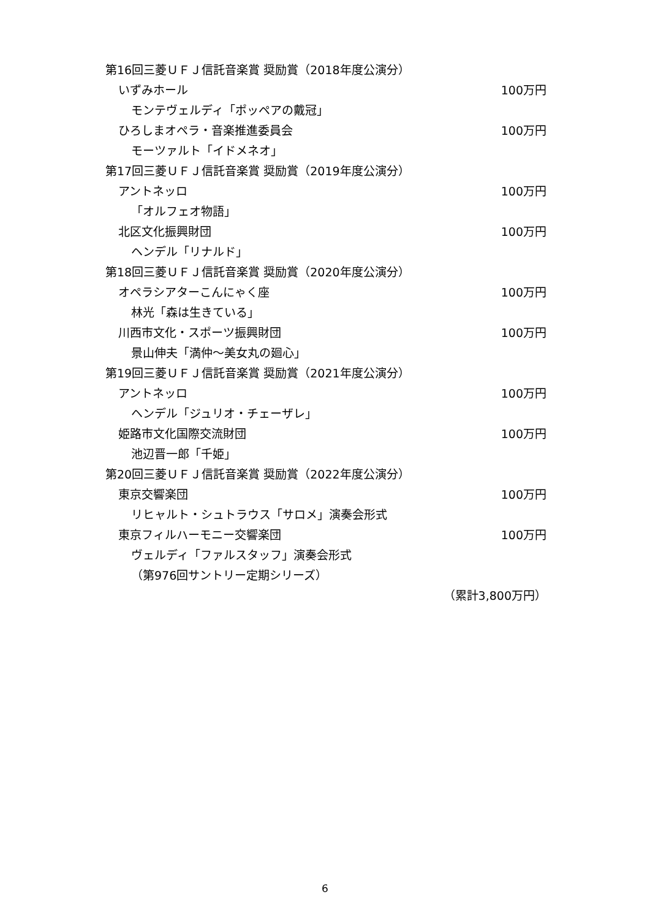第16回三菱ＵＦＪ信託音楽賞 奨励賞（2018年度公演分）
いずみホール 100万円
モンテヴェルディ「ポッペアの戴冠」
ひろしまオペラ・音楽推進委員会 100万円
モーツァルト「イドメネオ」
第17回三菱ＵＦＪ信託音楽賞 奨励賞（2019年度公演分）
アントネッロ 100万円
「オルフェオ物語」
北区文化振興財団 100万円
ヘンデル「リナルド」
第18回三菱ＵＦＪ信託音楽賞 奨励賞（2020年度公演分）
オペラシアターこんにゃく座 100万円
林光「森は生きている」
川西市文化・スポーツ振興財団 100万円
景山伸夫「満仲～美女丸の廻心」
第19回三菱ＵＦＪ信託音楽賞 奨励賞（2021年度公演分）
アントネッロ 100万円
ヘンデル「ジュリオ・チェーザレ」
姫路市文化国際交流財団 100万円
池辺晋一郎「千姫」
第20回三菱ＵＦＪ信託音楽賞 奨励賞（2022年度公演分）
東京交響楽団 100万円
リヒャルト・シュトラウス「サロメ」演奏会形式
東京フィルハーモニー交響楽団 100万円
ヴェルディ「ファルスタッフ」演奏会形式
（第976回サントリー定期シリーズ）
（累計3,800万円）
6